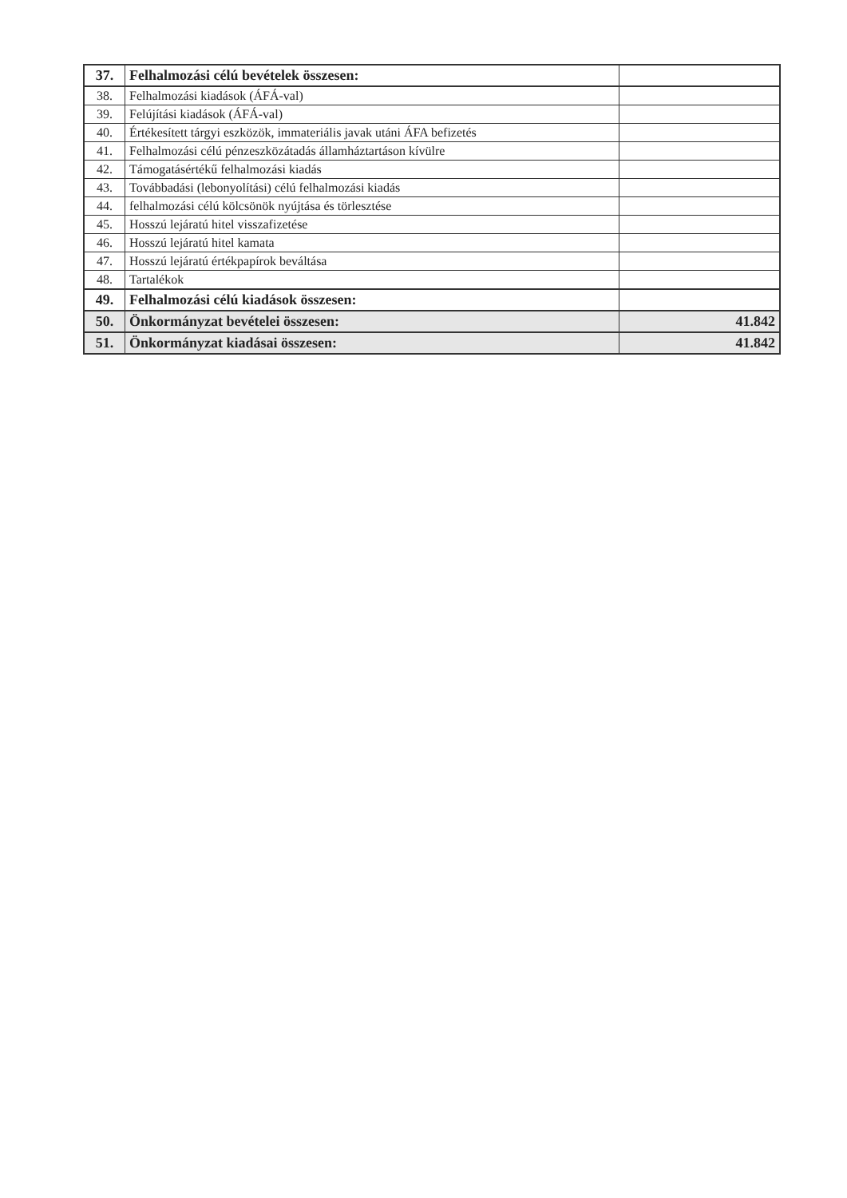| 37. | Felhalmozási célú bevételek összesen: | |
| 38. | Felhalmozási kiadások (ÁFÁ-val) | |
| 39. | Felújítási kiadások (ÁFÁ-val) | |
| 40. | Értékesített tárgyi eszközök, immateriális javak utáni ÁFA befizetés | |
| 41. | Felhalmozási célú pénzeszközátadás államháztartáson kívülre | |
| 42. | Támogatásértékű felhalmozási kiadás | |
| 43. | Továbbadási (lebonyolítási) célú felhalmozási kiadás | |
| 44. | felhalmozási célú kölcsönök nyújtása és törlesztése | |
| 45. | Hosszú lejáratú hitel visszafizetése | |
| 46. | Hosszú lejáratú hitel kamata | |
| 47. | Hosszú lejáratú értékpapírok beváltása | |
| 48. | Tartalékok | |
| 49. | Felhalmozási célú kiadások összesen: | |
| 50. | Önkormányzat bevételei összesen: | 41.842 |
| 51. | Önkormányzat kiadásai összesen: | 41.842 |